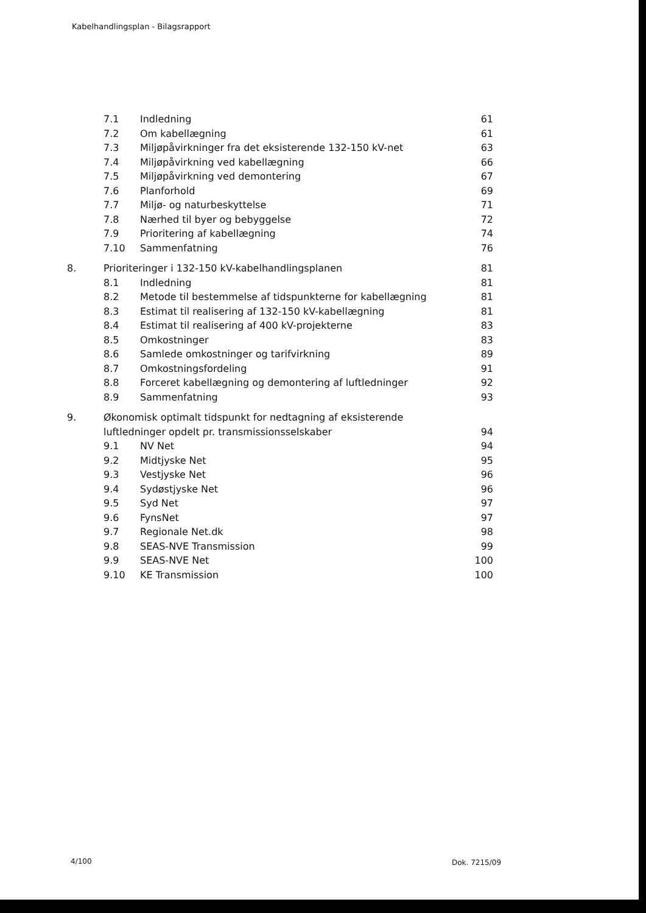Kabelhandlingsplan - Bilagsrapport
7.1 Indledning 61
7.2 Om kabellægning 61
7.3 Miljøpåvirkninger fra det eksisterende 132-150 kV-net 63
7.4 Miljøpåvirkning ved kabellægning 66
7.5 Miljøpåvirkning ved demontering 67
7.6 Planforhold 69
7.7 Miljø- og naturbeskyttelse 71
7.8 Nærhed til byer og bebyggelse 72
7.9 Prioritering af kabellægning 74
7.10 Sammenfatning 76
8. Prioriteringer i 132-150 kV-kabelhandlingsplanen 81
8.1 Indledning 81
8.2 Metode til bestemmelse af tidspunkterne for kabellægning 81
8.3 Estimat til realisering af 132-150 kV-kabellægning 81
8.4 Estimat til realisering af 400 kV-projekterne 83
8.5 Omkostninger 83
8.6 Samlede omkostninger og tarifvirkning 89
8.7 Omkostningsfordeling 91
8.8 Forceret kabellægning og demontering af luftledninger 92
8.9 Sammenfatning 93
9. Økonomisk optimalt tidspunkt for nedtagning af eksisterende
luftledninger opdelt pr. transmissionsselskaber 94
9.1 NV Net 94
9.2 Midtjyske Net 95
9.3 Vestjyske Net 96
9.4 Sydøstjyske Net 96
9.5 Syd Net 97
9.6 FynsNet 97
9.7 Regionale Net.dk 98
9.8 SEAS-NVE Transmission 99
9.9 SEAS-NVE Net 100
9.10 KE Transmission 100
4/100 Dok. 7215/09